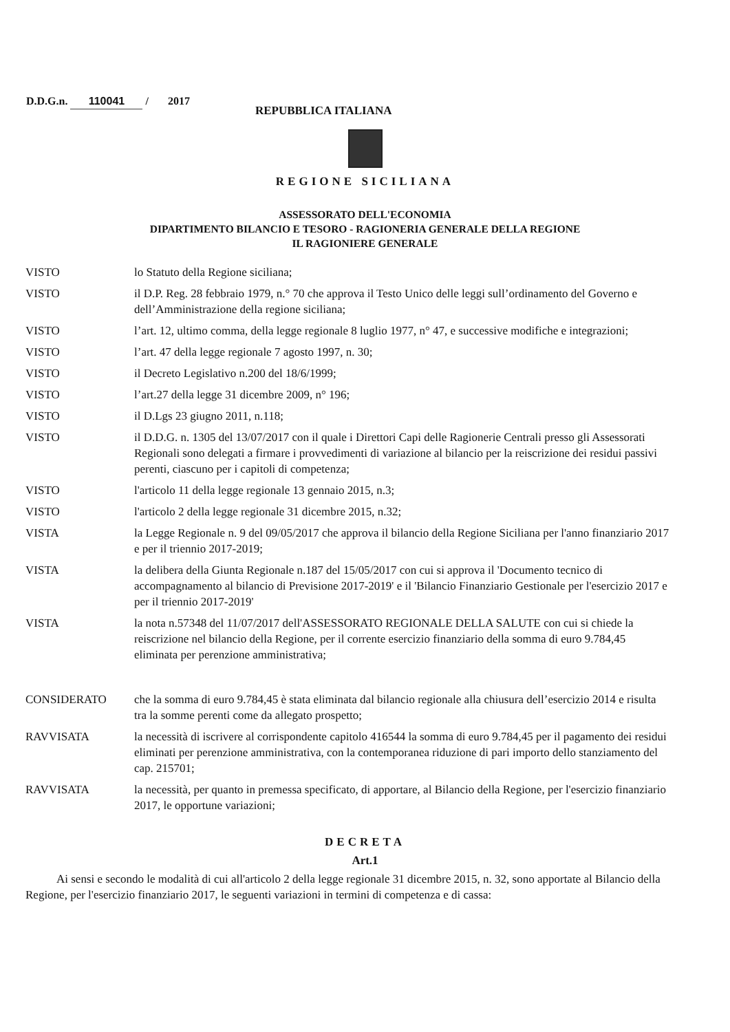D.D.G.n. 110041 / 2017
REPUBBLICA ITALIANA
REGIONE SICILIANA
ASSESSORATO DELL'ECONOMIA
DIPARTIMENTO BILANCIO E TESORO - RAGIONERIA GENERALE DELLA REGIONE
IL RAGIONIERE GENERALE
VISTO lo Statuto della Regione siciliana;
VISTO il D.P. Reg. 28 febbraio 1979, n.° 70 che approva il Testo Unico delle leggi sull’ordinamento del Governo e dell’Amministrazione della regione siciliana;
VISTO l’art. 12, ultimo comma, della legge regionale 8 luglio 1977, n° 47, e successive modifiche e integrazioni;
VISTO l’art. 47 della legge regionale 7 agosto 1997, n. 30;
VISTO il Decreto Legislativo n.200 del 18/6/1999;
VISTO l’art.27 della legge 31 dicembre 2009, n° 196;
VISTO il D.Lgs 23 giugno 2011, n.118;
VISTO il D.D.G. n. 1305 del 13/07/2017 con il quale i Direttori Capi delle Ragionerie Centrali presso gli Assessorati Regionali sono delegati a firmare i provvedimenti di variazione al bilancio per la reiscrizione dei residui passivi perenti, ciascuno per i capitoli di competenza;
VISTO l'articolo 11 della legge regionale 13 gennaio 2015, n.3;
VISTO l'articolo 2 della legge regionale 31 dicembre 2015, n.32;
VISTA la Legge Regionale n. 9 del 09/05/2017 che approva il bilancio della Regione Siciliana per l'anno finanziario 2017 e per il triennio 2017-2019;
VISTA la delibera della Giunta Regionale n.187 del 15/05/2017 con cui si approva il 'Documento tecnico di accompagnamento al bilancio di Previsione 2017-2019' e il 'Bilancio Finanziario Gestionale per l'esercizio 2017 e per il triennio 2017-2019'
VISTA la nota n.57348 del 11/07/2017 dell'ASSESSORATO REGIONALE DELLA SALUTE con cui si chiede la reiscrizione nel bilancio della Regione, per il corrente esercizio finanziario della somma di euro 9.784,45 eliminata per perenzione amministrativa;
CONSIDERATO che la somma di euro 9.784,45 è stata eliminata dal bilancio regionale alla chiusura dell’esercizio 2014 e risulta tra la somme perenti come da allegato prospetto;
RAVVISATA la necessità di iscrivere al corrispondente capitolo 416544 la somma di euro 9.784,45 per il pagamento dei residui eliminati per perenzione amministrativa, con la contemporanea riduzione di pari importo dello stanziamento del cap. 215701;
RAVVISATA la necessità, per quanto in premessa specificato, di apportare, al Bilancio della Regione, per l'esercizio finanziario 2017, le opportune variazioni;
DECRETA
Art.1
Ai sensi e secondo le modalità di cui all'articolo 2 della legge regionale 31 dicembre 2015, n. 32, sono apportate al Bilancio della Regione, per l'esercizio finanziario 2017, le seguenti variazioni in termini di competenza e di cassa: